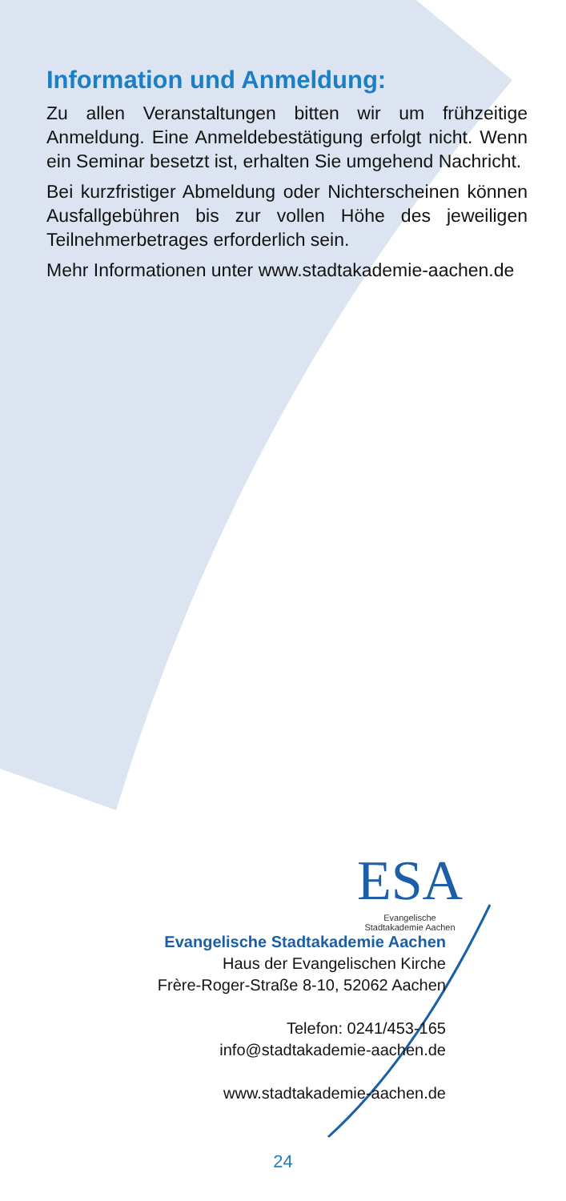Information und Anmeldung:
Zu allen Veranstaltungen bitten wir um frühzeitige Anmeldung. Eine Anmeldebestätigung erfolgt nicht. Wenn ein Seminar besetzt ist, erhalten Sie umgehend Nachricht.
Bei kurzfristiger Abmeldung oder Nichterscheinen können Ausfallgebühren bis zur vollen Höhe des jeweiligen Teilnehmerbetrages erforderlich sein.
Mehr Informationen unter www.stadtakademie-aachen.de
ESA
Evangelische
Stadtakademie Aachen
Evangelische Stadtakademie Aachen
Haus der Evangelischen Kirche
Frère-Roger-Straße 8-10, 52062 Aachen
Telefon: 0241/453-165
info@stadtakademie-aachen.de
www.stadtakademie-aachen.de
24